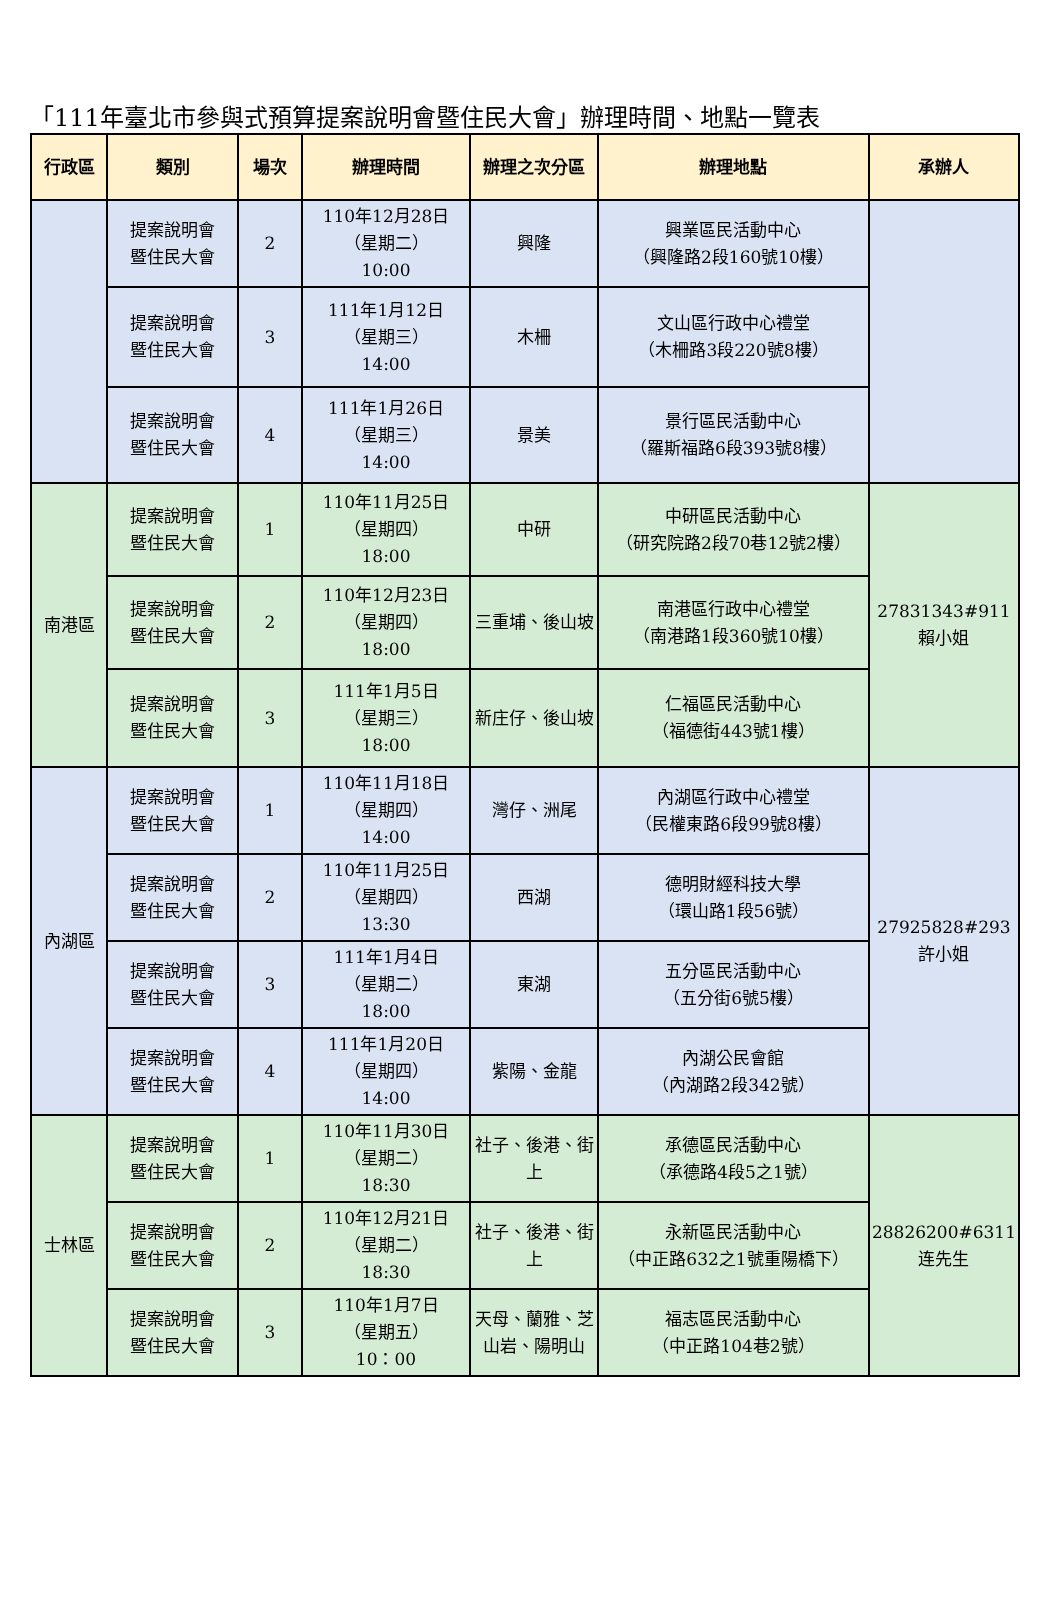「111年臺北市參與式預算提案說明會暨住民大會」辦理時間、地點一覽表
| 行政區 | 類別 | 場次 | 辦理時間 | 辦理之次分區 | 辦理地點 | 承辦人 |
| --- | --- | --- | --- | --- | --- | --- |
| | 提案說明會 暨住民大會 | 2 | 110年12月28日 （星期二） 10:00 | 興隆 | 興業區民活動中心 （興隆路2段160號10樓） | |
| | 提案說明會 暨住民大會 | 3 | 111年1月12日 （星期三） 14:00 | 木柵 | 文山區行政中心禮堂 （木柵路3段220號8樓） | |
| | 提案說明會 暨住民大會 | 4 | 111年1月26日 （星期三） 14:00 | 景美 | 景行區民活動中心 （羅斯福路6段393號8樓） | |
| 南港區 | 提案說明會 暨住民大會 | 1 | 110年11月25日 （星期四） 18:00 | 中研 | 中研區民活動中心 （研究院路2段70巷12號2樓） | 27831343#911 賴小姐 |
| | 提案說明會 暨住民大會 | 2 | 110年12月23日 （星期四） 18:00 | 三重埔、後山坡 | 南港區行政中心禮堂 （南港路1段360號10樓） | |
| | 提案說明會 暨住民大會 | 3 | 111年1月5日 （星期三） 18:00 | 新庄仔、後山坡 | 仁福區民活動中心 （福德街443號1樓） | |
| 內湖區 | 提案說明會 暨住民大會 | 1 | 110年11月18日 （星期四） 14:00 | 灣仔、洲尾 | 內湖區行政中心禮堂 （民權東路6段99號8樓） | 27925828#293 許小姐 |
| | 提案說明會 暨住民大會 | 2 | 110年11月25日 （星期四） 13:30 | 西湖 | 德明財經科技大學 （環山路1段56號） | |
| | 提案說明會 暨住民大會 | 3 | 111年1月4日 （星期二） 18:00 | 東湖 | 五分區民活動中心 （五分街6號5樓） | |
| | 提案說明會 暨住民大會 | 4 | 111年1月20日 （星期四） 14:00 | 紫陽、金龍 | 內湖公民會館 （內湖路2段342號） | |
| 士林區 | 提案說明會 暨住民大會 | 1 | 110年11月30日 （星期二） 18:30 | 社子、後港、街上 | 承德區民活動中心 （承德路4段5之1號） | 28826200#6311 连先生 |
| | 提案說明會 暨住民大會 | 2 | 110年12月21日 （星期二） 18:30 | 社子、後港、街上 | 永新區民活動中心 （中正路632之1號重陽橋下） | |
| | 提案說明會 暨住民大會 | 3 | 110年1月7日 （星期五） 10：00 | 天母、蘭雅、芝山岩、陽明山 | 福志區民活動中心 （中正路104巷2號） | |